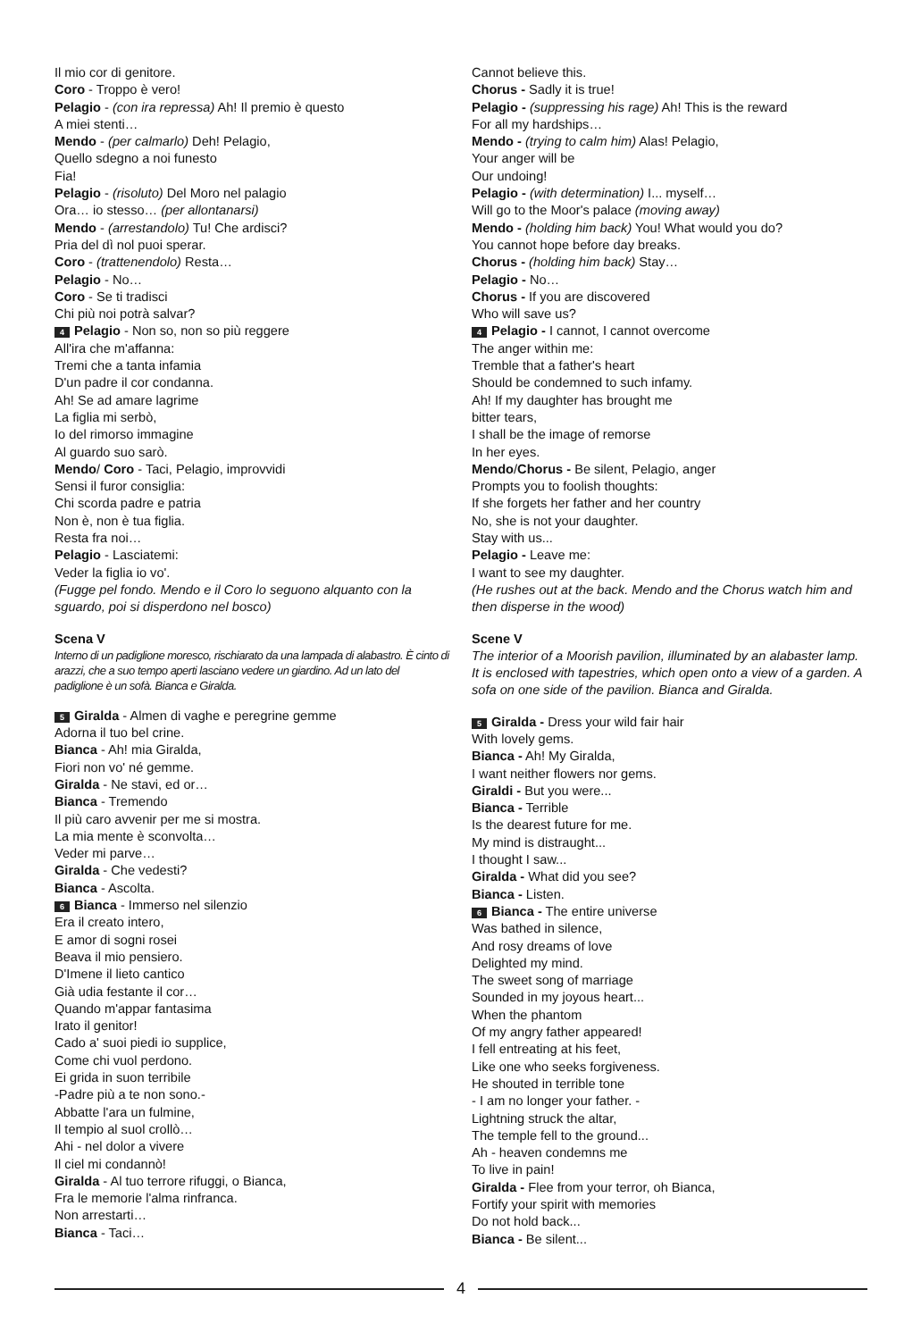Il mio cor di genitore.
Coro - Troppo è vero!
Pelagio - (con ira repressa) Ah! Il premio è questo
A miei stenti…
Mendo - (per calmarlo) Deh! Pelagio,
Quello sdegno a noi funesto
Fia!
Pelagio - (risoluto) Del Moro nel palagio
Ora… io stesso… (per allontanarsi)
Mendo - (arrestandolo) Tu! Che ardisci?
Pria del dì nol puoi sperar.
Coro - (trattenendolo) Resta…
Pelagio - No…
Coro - Se ti tradisci
Chi più noi potrà salvar?
4 Pelagio - Non so, non so più reggere
All'ira che m'affanna:
Tremi che a tanta infamia
D'un padre il cor condanna.
Ah! Se ad amare lagrime
La figlia mi serbò,
Io del rimorso immagine
Al guardo suo sarò.
Mendo/ Coro - Taci, Pelagio, improvvidi
Sensi il furor consiglia:
Chi scorda padre e patria
Non è, non è tua figlia.
Resta fra noi…
Pelagio - Lasciatemi:
Veder la figlia io vo'.
(Fugge pel fondo. Mendo e il Coro lo seguono alquanto con la sguardo, poi si disperdono nel bosco)
Scena V
Interno di un padiglione moresco, rischiarato da una lampada di alabastro. È cinto di arazzi, che a suo tempo aperti lasciano vedere un giardino. Ad un lato del padiglione è un sofà. Bianca e Giralda.
5 Giralda - Almen di vaghe e peregrine gemme
Adorna il tuo bel crine.
Bianca - Ah! mia Giralda,
Fiori non vo' né gemme.
Giralda - Ne stavi, ed or…
Bianca - Tremendo
Il più caro avvenir per me si mostra.
La mia mente è sconvolta…
Veder mi parve…
Giralda - Che vedesti?
Bianca - Ascolta.
6 Bianca - Immerso nel silenzio
Era il creato intero,
E amor di sogni rosei
Beava il mio pensiero.
D'Imene il lieto cantico
Già udia festante il cor…
Quando m'appar fantasima
Irato il genitor!
Cado a' suoi piedi io supplice,
Come chi vuol perdono.
Ei grida in suon terribile
-Padre più a te non sono.-
Abbatte l'ara un fulmine,
Il tempio al suol crollò…
Ahi - nel dolor a vivere
Il ciel mi condannò!
Giralda - Al tuo terrore rifuggi, o Bianca,
Fra le memorie l'alma rinfranca.
Non arrestarti…
Bianca - Taci…
Cannot believe this.
Chorus - Sadly it is true!
Pelagio - (suppressing his rage) Ah! This is the reward
For all my hardships…
Mendo - (trying to calm him) Alas! Pelagio,
Your anger will be
Our undoing!
Pelagio - (with determination) I... myself…
Will go to the Moor's palace (moving away)
Mendo - (holding him back) You! What would you do?
You cannot hope before day breaks.
Chorus - (holding him back) Stay…
Pelagio - No…
Chorus - If you are discovered
Who will save us?
4 Pelagio - I cannot, I cannot overcome
The anger within me:
Tremble that a father's heart
Should be condemned to such infamy.
Ah! If my daughter has brought me
bitter tears,
I shall be the image of remorse
In her eyes.
Mendo/Chorus - Be silent, Pelagio, anger
Prompts you to foolish thoughts:
If she forgets her father and her country
No, she is not your daughter.
Stay with us...
Pelagio - Leave me:
I want to see my daughter.
(He rushes out at the back. Mendo and the Chorus watch him and then disperse in the wood)
Scene V
The interior of a Moorish pavilion, illuminated by an alabaster lamp. It is enclosed with tapestries, which open onto a view of a garden. A sofa on one side of the pavilion. Bianca and Giralda.
5 Giralda - Dress your wild fair hair
With lovely gems.
Bianca - Ah! My Giralda,
I want neither flowers nor gems.
Giraldi - But you were...
Bianca - Terrible
Is the dearest future for me.
My mind is distraught...
I thought I saw...
Giralda - What did you see?
Bianca - Listen.
6 Bianca - The entire universe
Was bathed in silence,
And rosy dreams of love
Delighted my mind.
The sweet song of marriage
Sounded in my joyous heart...
When the phantom
Of my angry father appeared!
I fell entreating at his feet,
Like one who seeks forgiveness.
He shouted in terrible tone
- I am no longer your father. -
Lightning struck the altar,
The temple fell to the ground...
Ah - heaven condemns me
To live in pain!
Giralda - Flee from your terror, oh Bianca,
Fortify your spirit with memories
Do not hold back...
Bianca - Be silent...
4